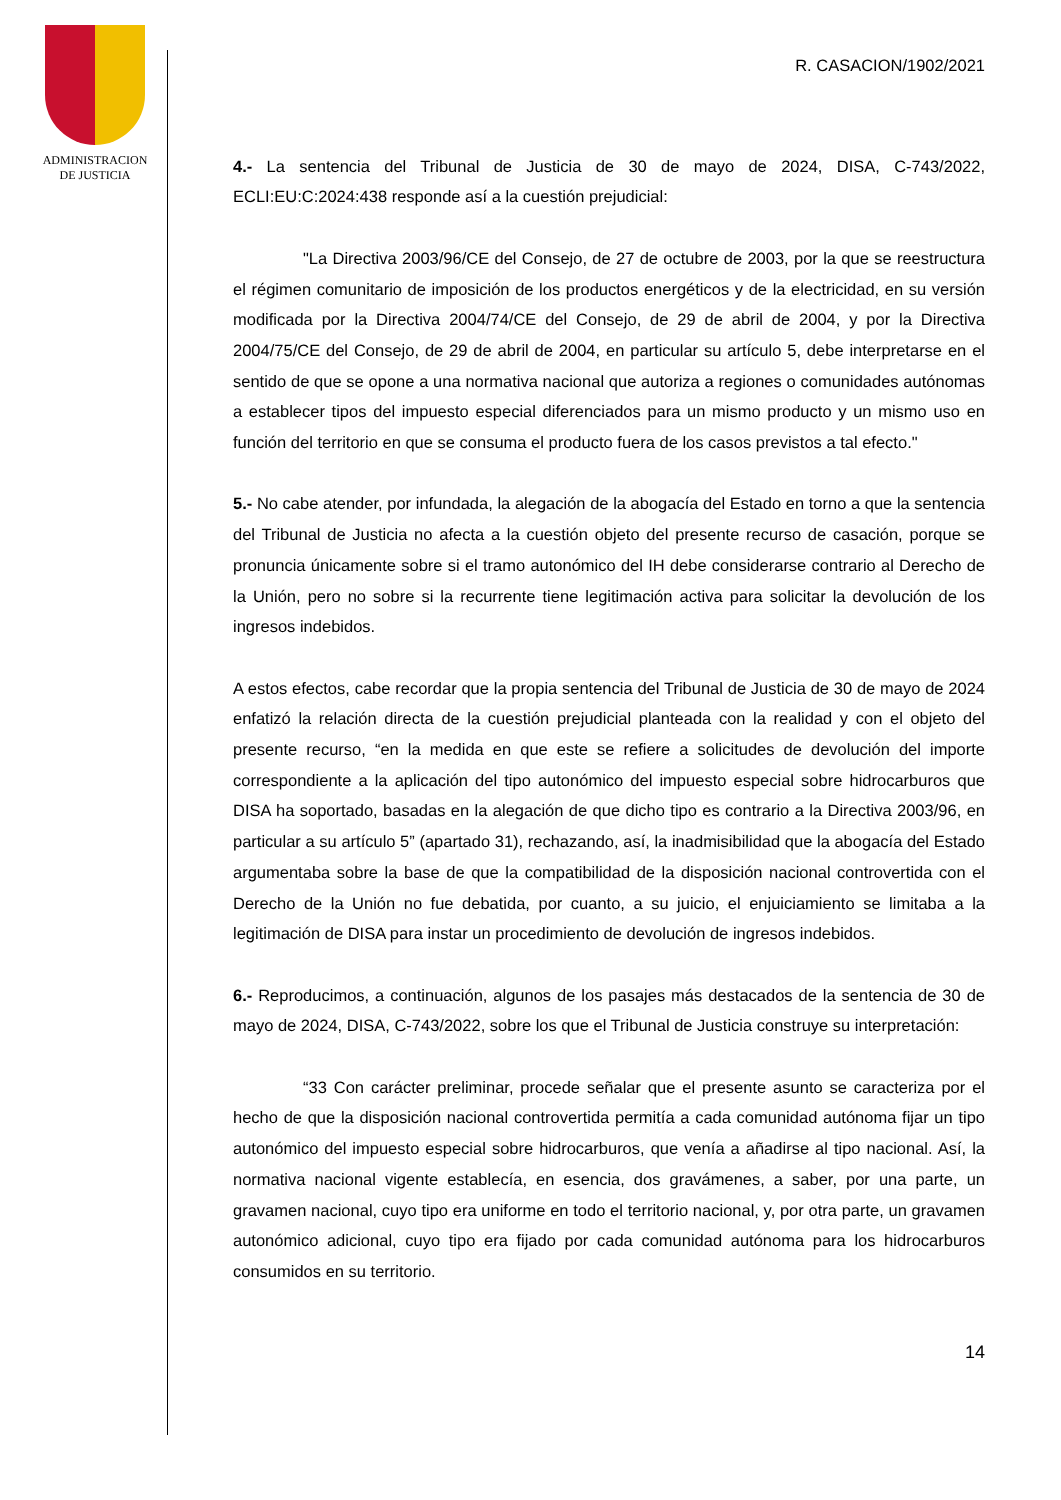ADMINISTRACION
DE JUSTICIA
R. CASACION/1902/2021
4.- La sentencia del Tribunal de Justicia de 30 de mayo de 2024, DISA, C-743/2022, ECLI:EU:C:2024:438 responde así a la cuestión prejudicial:
"La Directiva 2003/96/CE del Consejo, de 27 de octubre de 2003, por la que se reestructura el régimen comunitario de imposición de los productos energéticos y de la electricidad, en su versión modificada por la Directiva 2004/74/CE del Consejo, de 29 de abril de 2004, y por la Directiva 2004/75/CE del Consejo, de 29 de abril de 2004, en particular su artículo 5, debe interpretarse en el sentido de que se opone a una normativa nacional que autoriza a regiones o comunidades autónomas a establecer tipos del impuesto especial diferenciados para un mismo producto y un mismo uso en función del territorio en que se consuma el producto fuera de los casos previstos a tal efecto."
5.- No cabe atender, por infundada, la alegación de la abogacía del Estado en torno a que la sentencia del Tribunal de Justicia no afecta a la cuestión objeto del presente recurso de casación, porque se pronuncia únicamente sobre si el tramo autonómico del IH debe considerarse contrario al Derecho de la Unión, pero no sobre si la recurrente tiene legitimación activa para solicitar la devolución de los ingresos indebidos.
A estos efectos, cabe recordar que la propia sentencia del Tribunal de Justicia de 30 de mayo de 2024 enfatizó la relación directa de la cuestión prejudicial planteada con la realidad y con el objeto del presente recurso, “en la medida en que este se refiere a solicitudes de devolución del importe correspondiente a la aplicación del tipo autonómico del impuesto especial sobre hidrocarburos que DISA ha soportado, basadas en la alegación de que dicho tipo es contrario a la Directiva 2003/96, en particular a su artículo 5” (apartado 31), rechazando, así, la inadmisibilidad que la abogacía del Estado argumentaba sobre la base de que la compatibilidad de la disposición nacional controvertida con el Derecho de la Unión no fue debatida, por cuanto, a su juicio, el enjuiciamiento se limitaba a la legitimación de DISA para instar un procedimiento de devolución de ingresos indebidos.
6.- Reproducimos, a continuación, algunos de los pasajes más destacados de la sentencia de 30 de mayo de 2024, DISA, C-743/2022, sobre los que el Tribunal de Justicia construye su interpretación:
“33 Con carácter preliminar, procede señalar que el presente asunto se caracteriza por el hecho de que la disposición nacional controvertida permitía a cada comunidad autónoma fijar un tipo autonómico del impuesto especial sobre hidrocarburos, que venía a añadirse al tipo nacional. Así, la normativa nacional vigente establecía, en esencia, dos gravámenes, a saber, por una parte, un gravamen nacional, cuyo tipo era uniforme en todo el territorio nacional, y, por otra parte, un gravamen autonómico adicional, cuyo tipo era fijado por cada comunidad autónoma para los hidrocarburos consumidos en su territorio.
14